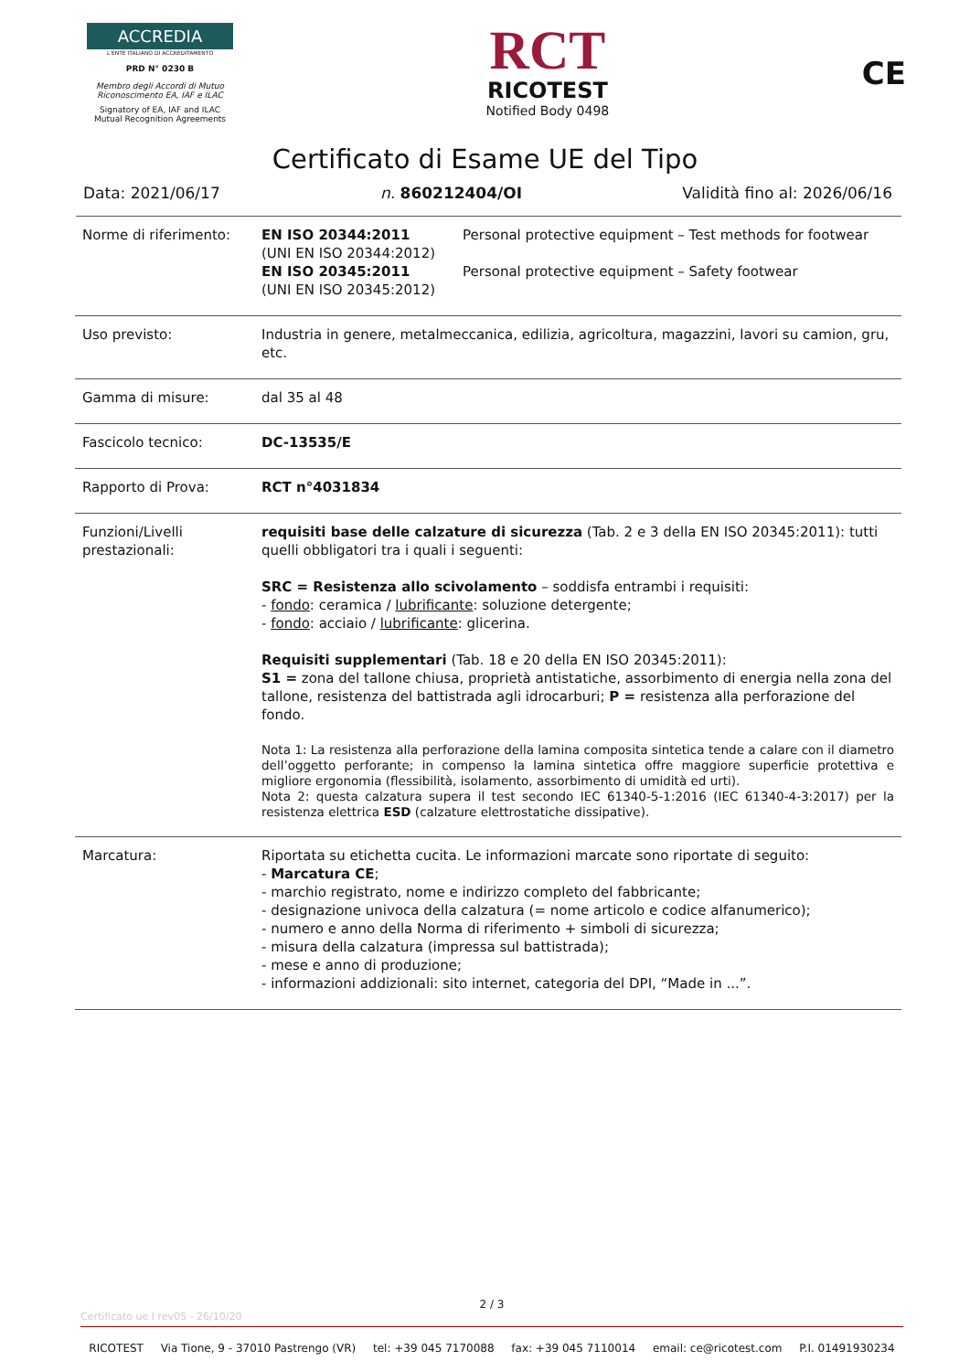ACCREDIA
L'ENTE ITALIANO DI ACCREDITAMENTO
PRD N° 0230 B
Membro degli Accordi di Mutuo Riconoscimento EA, IAF e ILAC
Signatory of EA, IAF and ILAC Mutual Recognition Agreements
RCT
RICOTEST
Notified Body 0498
CE
Certificato di Esame UE del Tipo
Data: 2021/06/17 n. 860212404/OI Validità fino al: 2026/06/16
| Norme di riferimento: | / EN ISO 20344:2011 (UNI EN ISO 20344:2012) EN ISO 20345:2011 (UNI EN ISO 20345:2012) / Personal protective equipment – Test methods for footwear Personal protective equipment – Safety footwear / |
| Uso previsto: | Industria in genere, metalmeccanica, edilizia, agricoltura, magazzini, lavori su camion, gru, etc. |
| Gamma di misure: | dal 35 al 48 |
| Fascicolo tecnico: | DC-13535/E |
| Rapporto di Prova: | RCT n°4031834 |
| Funzioni/Livelli prestazionali: | requisiti base delle calzature di sicurezza (Tab. 2 e 3 della EN ISO 20345:2011): tutti quelli obbligatori tra i quali i seguenti: SRC = Resistenza allo scivolamento – soddisfa entrambi i requisiti: - fondo : ceramica / lubrificante : soluzione detergente; - fondo : acciaio / lubrificante : glicerina. Requisiti supplementari (Tab. 18 e 20 della EN ISO 20345:2011): S1 = zona del tallone chiusa, proprietà antistatiche, assorbimento di energia nella zona del tallone, resistenza del battistrada agli idrocarburi; P = resistenza alla perforazione del fondo. Nota 1: La resistenza alla perforazione della lamina composita sintetica tende a calare con il diametro dell’oggetto perforante; in compenso la lamina sintetica offre maggiore superficie protettiva e migliore ergonomia (flessibilità, isolamento, assorbimento di umidità ed urti). Nota 2: questa calzatura supera il test secondo IEC 61340-5-1:2016 (IEC 61340-4-3:2017) per la resistenza elettrica ESD (calzature elettrostatiche dissipative). |
| Marcatura: | Riportata su etichetta cucita. Le informazioni marcate sono riportate di seguito: - Marcatura CE ; - marchio registrato, nome e indirizzo completo del fabbricante; - designazione univoca della calzatura (= nome articolo e codice alfanumerico); - numero e anno della Norma di riferimento + simboli di sicurezza; - misura della calzatura (impressa sul battistrada); - mese e anno di produzione; - informazioni addizionali: sito internet, categoria del DPI, “Made in ...”. |
2 / 3
Certificato ue I rev05 - 26/10/20
RICOTEST Via Tione, 9 - 37010 Pastrengo (VR) tel: +39 045 7170088 fax: +39 045 7110014 email: ce@ricotest.com P.I. 01491930234